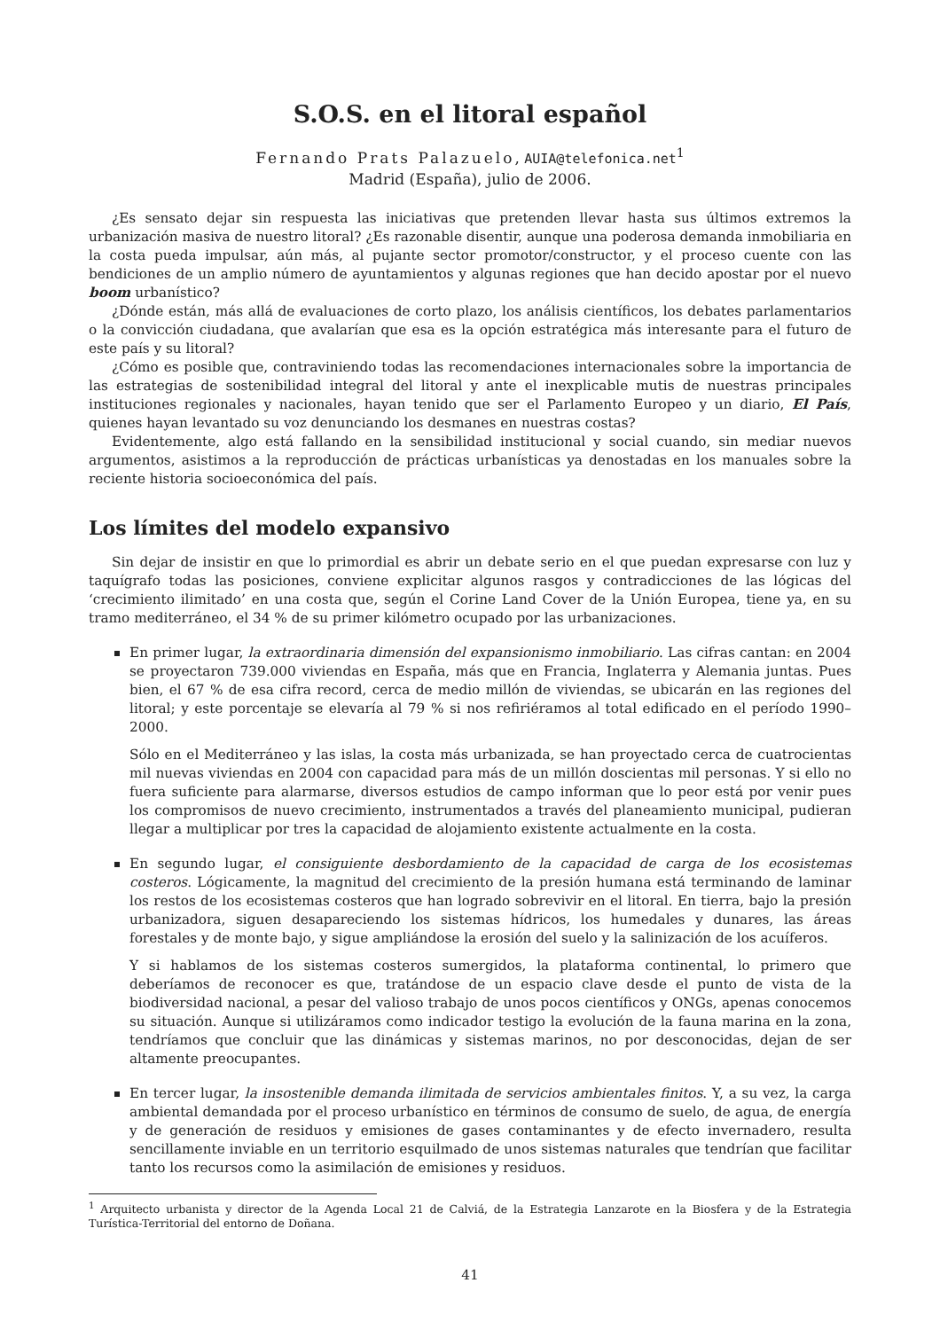S.O.S. en el litoral español
Fernando Prats Palazuelo, AUIA@telefonica.net<sup>1</sup>
Madrid (España), julio de 2006.
¿Es sensato dejar sin respuesta las iniciativas que pretenden llevar hasta sus últimos extremos la urbanización masiva de nuestro litoral? ¿Es razonable disentir, aunque una poderosa demanda inmobiliaria en la costa pueda impulsar, aún más, al pujante sector promotor/constructor, y el proceso cuente con las bendiciones de un amplio número de ayuntamientos y algunas regiones que han decido apostar por el nuevo boom urbanístico?
¿Dónde están, más allá de evaluaciones de corto plazo, los análisis científicos, los debates parlamentarios o la convicción ciudadana, que avalarían que esa es la opción estratégica más interesante para el futuro de este país y su litoral?
¿Cómo es posible que, contraviniendo todas las recomendaciones internacionales sobre la importancia de las estrategias de sostenibilidad integral del litoral y ante el inexplicable mutis de nuestras principales instituciones regionales y nacionales, hayan tenido que ser el Parlamento Europeo y un diario, El País, quienes hayan levantado su voz denunciando los desmanes en nuestras costas?
Evidentemente, algo está fallando en la sensibilidad institucional y social cuando, sin mediar nuevos argumentos, asistimos a la reproducción de prácticas urbanísticas ya denostadas en los manuales sobre la reciente historia socioeconómica del país.
Los límites del modelo expansivo
Sin dejar de insistir en que lo primordial es abrir un debate serio en el que puedan expresarse con luz y taquígrafo todas las posiciones, conviene explicitar algunos rasgos y contradicciones de las lógicas del ‘crecimiento ilimitado’ en una costa que, según el Corine Land Cover de la Unión Europea, tiene ya, en su tramo mediterráneo, el 34 % de su primer kilómetro ocupado por las urbanizaciones.
En primer lugar, la extraordinaria dimensión del expansionismo inmobiliario. Las cifras cantan: en 2004 se proyectaron 739.000 viviendas en España, más que en Francia, Inglaterra y Alemania juntas. Pues bien, el 67 % de esa cifra record, cerca de medio millón de viviendas, se ubicarán en las regiones del litoral; y este porcentaje se elevaría al 79 % si nos refiriéramos al total edificado en el período 1990–2000.
Sólo en el Mediterráneo y las islas, la costa más urbanizada, se han proyectado cerca de cuatrocientas mil nuevas viviendas en 2004 con capacidad para más de un millón doscientas mil personas. Y si ello no fuera suficiente para alarmarse, diversos estudios de campo informan que lo peor está por venir pues los compromisos de nuevo crecimiento, instrumentados a través del planeamiento municipal, pudieran llegar a multiplicar por tres la capacidad de alojamiento existente actualmente en la costa.
En segundo lugar, el consiguiente desbordamiento de la capacidad de carga de los ecosistemas costeros. Lógicamente, la magnitud del crecimiento de la presión humana está terminando de laminar los restos de los ecosistemas costeros que han logrado sobrevivir en el litoral. En tierra, bajo la presión urbanizadora, siguen desapareciendo los sistemas hídricos, los humedales y dunares, las áreas forestales y de monte bajo, y sigue ampliándose la erosión del suelo y la salinización de los acuíferos.
Y si hablamos de los sistemas costeros sumergidos, la plataforma continental, lo primero que deberíamos de reconocer es que, tratándose de un espacio clave desde el punto de vista de la biodiversidad nacional, a pesar del valioso trabajo de unos pocos científicos y ONGs, apenas conocemos su situación. Aunque si utilizáramos como indicador testigo la evolución de la fauna marina en la zona, tendríamos que concluir que las dinámicas y sistemas marinos, no por desconocidas, dejan de ser altamente preocupantes.
En tercer lugar, la insostenible demanda ilimitada de servicios ambientales finitos. Y, a su vez, la carga ambiental demandada por el proceso urbanístico en términos de consumo de suelo, de agua, de energía y de generación de residuos y emisiones de gases contaminantes y de efecto invernadero, resulta sencillamente inviable en un territorio esquilmado de unos sistemas naturales que tendrían que facilitar tanto los recursos como la asimilación de emisiones y residuos.
<sup>1</sup> Arquitecto urbanista y director de la Agenda Local 21 de Calviá, de la Estrategia Lanzarote en la Biosfera y de la Estrategia Turística-Territorial del entorno de Doñana.
41